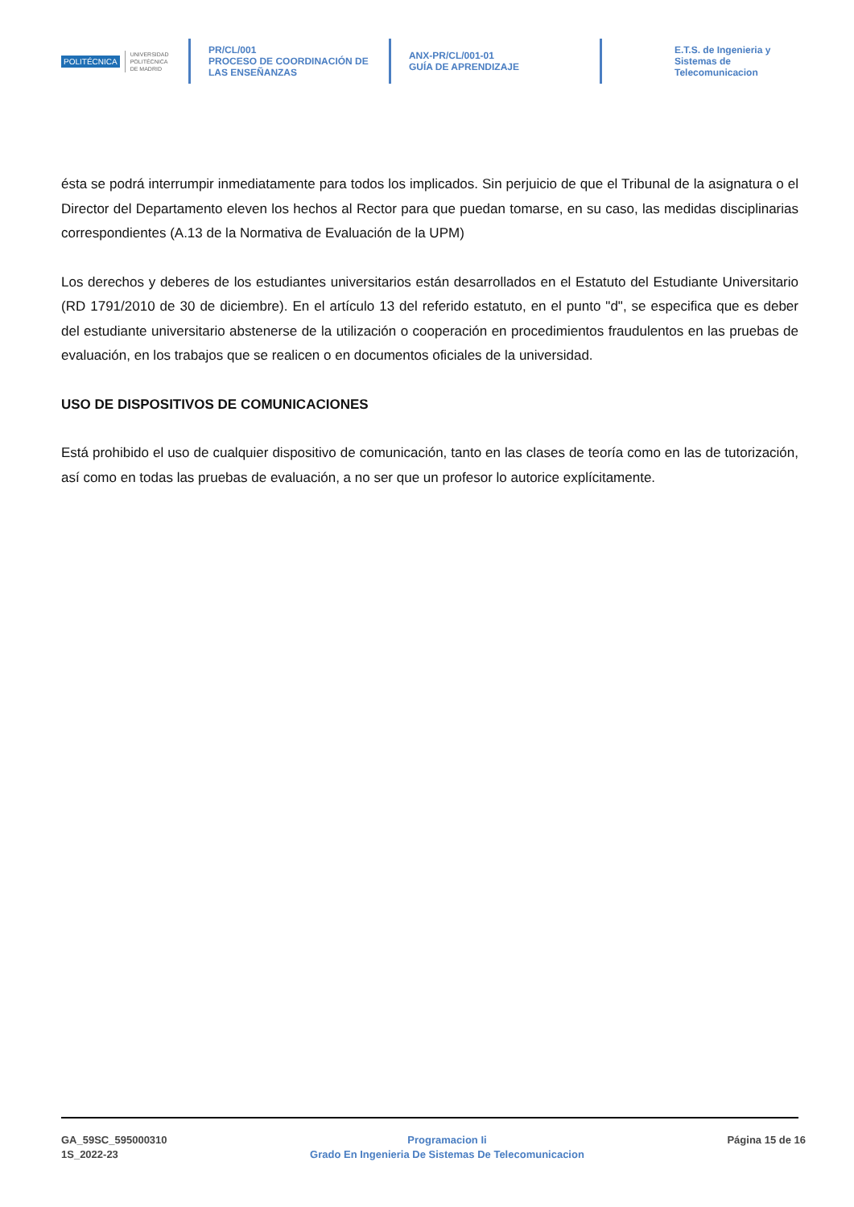POLITÉCNICA UNIVERSIDAD
POLITÉCNICA
DE MADRID
PR/CL/001
PROCESO DE COORDINACIÓN DE
LAS ENSEÑANZAS
ANX-PR/CL/001-01
GUÍA DE APRENDIZAJE
E.T.S. de Ingenieria y
Sistemas de
Telecomunicacion
ésta se podrá interrumpir inmediatamente para todos los implicados. Sin perjuicio de que el Tribunal de la asignatura o el Director del Departamento eleven los hechos al Rector para que puedan tomarse, en su caso, las medidas disciplinarias correspondientes (A.13 de la Normativa de Evaluación de la UPM)
Los derechos y deberes de los estudiantes universitarios están desarrollados en el Estatuto del Estudiante Universitario (RD 1791/2010 de 30 de diciembre). En el artículo 13 del referido estatuto, en el punto "d", se especifica que es deber del estudiante universitario abstenerse de la utilización o cooperación en procedimientos fraudulentos en las pruebas de evaluación, en los trabajos que se realicen o en documentos oficiales de la universidad.
USO DE DISPOSITIVOS DE COMUNICACIONES
Está prohibido el uso de cualquier dispositivo de comunicación, tanto en las clases de teoría como en las de tutorización, así como en todas las pruebas de evaluación, a no ser que un profesor lo autorice explícitamente.
GA_59SC_595000310
1S_2022-23
Programacion Ii
Grado En Ingenieria De Sistemas De Telecomunicacion
Página 15 de 16